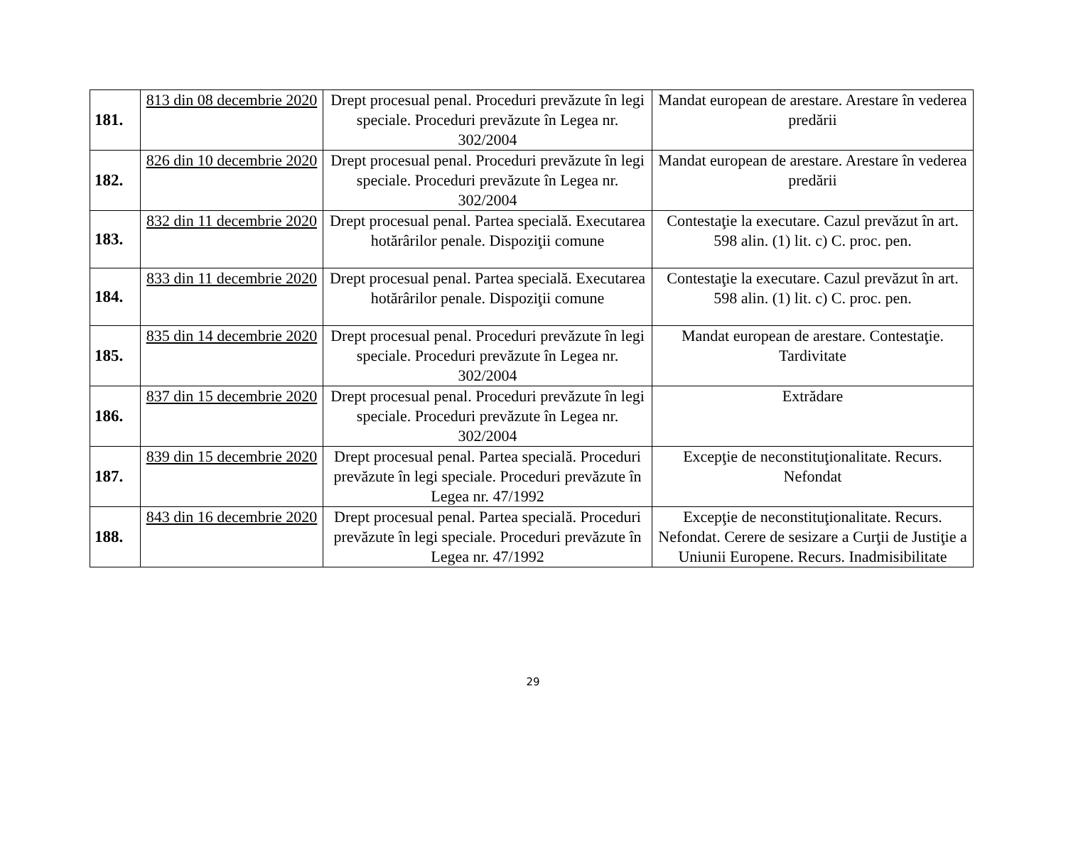| 181. | 813 din 08 decembrie 2020 | Drept procesual penal. Proceduri prevăzute în legi speciale. Proceduri prevăzute în Legea nr. 302/2004 | Mandat european de arestare. Arestare în vederea predării |
| 182. | 826 din 10 decembrie 2020 | Drept procesual penal. Proceduri prevăzute în legi speciale. Proceduri prevăzute în Legea nr. 302/2004 | Mandat european de arestare. Arestare în vederea predării |
| 183. | 832 din 11 decembrie 2020 | Drept procesual penal. Partea specială. Executarea hotărârilor penale. Dispoziţii comune | Contestaţie la executare. Cazul prevăzut în art. 598 alin. (1) lit. c) C. proc. pen. |
| 184. | 833 din 11 decembrie 2020 | Drept procesual penal. Partea specială. Executarea hotărârilor penale. Dispoziţii comune | Contestaţie la executare. Cazul prevăzut în art. 598 alin. (1) lit. c) C. proc. pen. |
| 185. | 835 din 14 decembrie 2020 | Drept procesual penal. Proceduri prevăzute în legi speciale. Proceduri prevăzute în Legea nr. 302/2004 | Mandat european de arestare. Contestaţie. Tardivitate |
| 186. | 837 din 15 decembrie 2020 | Drept procesual penal. Proceduri prevăzute în legi speciale. Proceduri prevăzute în Legea nr. 302/2004 | Extrădare |
| 187. | 839 din 15 decembrie 2020 | Drept procesual penal. Partea specială. Proceduri prevăzute în legi speciale. Proceduri prevăzute în Legea nr. 47/1992 | Excepţie de neconstituţionalitate. Recurs. Nefondat |
| 188. | 843 din 16 decembrie 2020 | Drept procesual penal. Partea specială. Proceduri prevăzute în legi speciale. Proceduri prevăzute în Legea nr. 47/1992 | Excepţie de neconstituţionalitate. Recurs. Nefondat. Cerere de sesizare a Curţii de Justiţie a Uniunii Europene. Recurs. Inadmisibilitate |
29